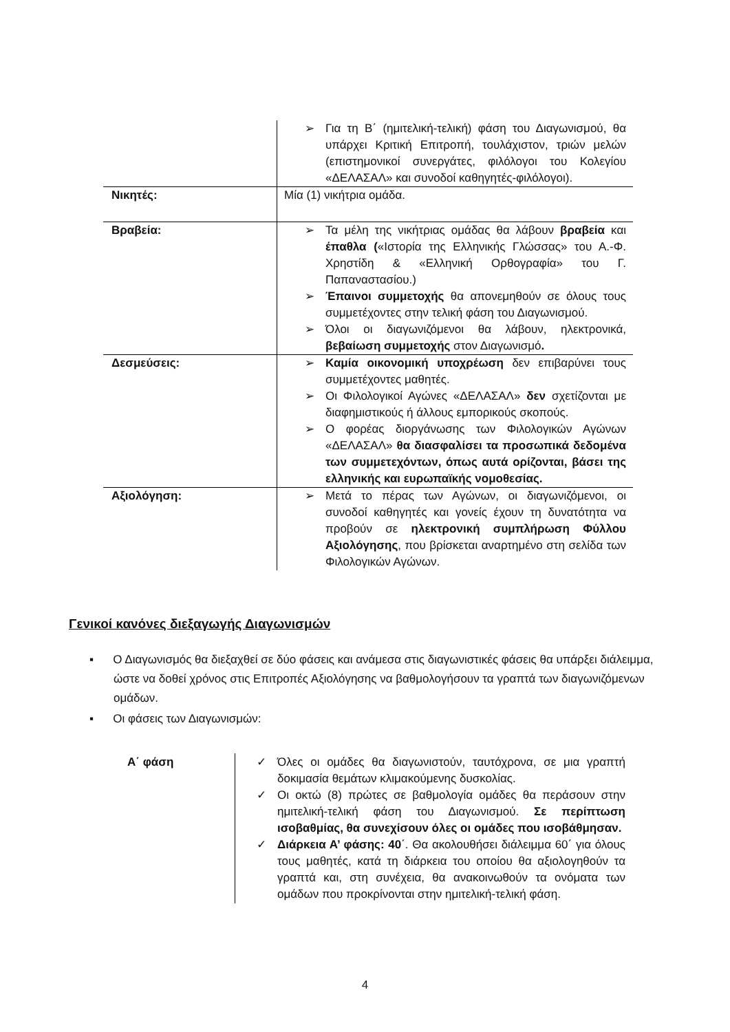| | ➢ Για τη Β΄ (ημιτελική-τελική) φάση του Διαγωνισμού, θα υπάρχει Κριτική Επιτροπή, τουλάχιστον, τριών μελών (επιστημονικοί συνεργάτες, φιλόλογοι του Κολεγίου «ΔΕΛΑΣΑΛ» και συνοδοί καθηγητές-φιλόλογοι). |
| Νικητές: | Μία (1) νικήτρια ομάδα. |
| Βραβεία: | ➢ Τα μέλη της νικήτριας ομάδας θα λάβουν βραβεία και έπαθλα ( «Ιστορία της Ελληνικής Γλώσσας» του Α.-Φ. Χρηστίδη & «Ελληνική Ορθογραφία» του Γ. Παπαναστασίου.) ➢ Έπαινοι συμμετοχής θα απονεμηθούν σε όλους τους συμμετέχοντες στην τελική φάση του Διαγωνισμού. ➢ Όλοι οι διαγωνιζόμενοι θα λάβουν, ηλεκτρονικά, βεβαίωση συμμετοχής στον Διαγωνισμό . |
| Δεσμεύσεις: | ➢ Καμία οικονομική υποχρέωση δεν επιβαρύνει τους συμμετέχοντες μαθητές. ➢ Οι Φιλολογικοί Αγώνες «ΔΕΛΑΣΑΛ» δεν σχετίζονται με διαφημιστικούς ή άλλους εμπορικούς σκοπούς. ➢ Ο φορέας διοργάνωσης των Φιλολογικών Αγώνων «ΔΕΛΑΣΑΛ» θα διασφαλίσει τα προσωπικά δεδομένα των συμμετεχόντων, όπως αυτά ορίζονται, βάσει της ελληνικής και ευρωπαϊκής νομοθεσίας. |
| Αξιολόγηση: | ➢ Μετά το πέρας των Αγώνων, οι διαγωνιζόμενοι, οι συνοδοί καθηγητές και γονείς έχουν τη δυνατότητα να προβούν σε ηλεκτρονική συμπλήρωση Φύλλου Αξιολόγησης , που βρίσκεται αναρτημένο στη σελίδα των Φιλολογικών Αγώνων. |
Γενικοί κανόνες διεξαγωγής Διαγωνισμών
▪ Ο Διαγωνισμός θα διεξαχθεί σε δύο φάσεις και ανάμεσα στις διαγωνιστικές φάσεις θα υπάρξει διάλειμμα, ώστε να δοθεί χρόνος στις Επιτροπές Αξιολόγησης να βαθμολογήσουν τα γραπτά των διαγωνιζόμενων ομάδων.
▪ Οι φάσεις των Διαγωνισμών:
| Α΄ φάση | ✓ Όλες οι ομάδες θα διαγωνιστούν, ταυτόχρονα, σε μια γραπτή δοκιμασία θεμάτων κλιμακούμενης δυσκολίας. ✓ Οι οκτώ (8) πρώτες σε βαθμολογία ομάδες θα περάσουν στην ημιτελική-τελική φάση του Διαγωνισμού. Σε περίπτωση ισοβαθμίας, θα συνεχίσουν όλες οι ομάδες που ισοβάθμησαν. ✓ Διάρκεια Α’ φάσης: 40 ΄. Θα ακολουθήσει διάλειμμα 60΄ για όλους τους μαθητές, κατά τη διάρκεια του οποίου θα αξιολογηθούν τα γραπτά και, στη συνέχεια, θα ανακοινωθούν τα ονόματα των ομάδων που προκρίνονται στην ημιτελική-τελική φάση. |
4